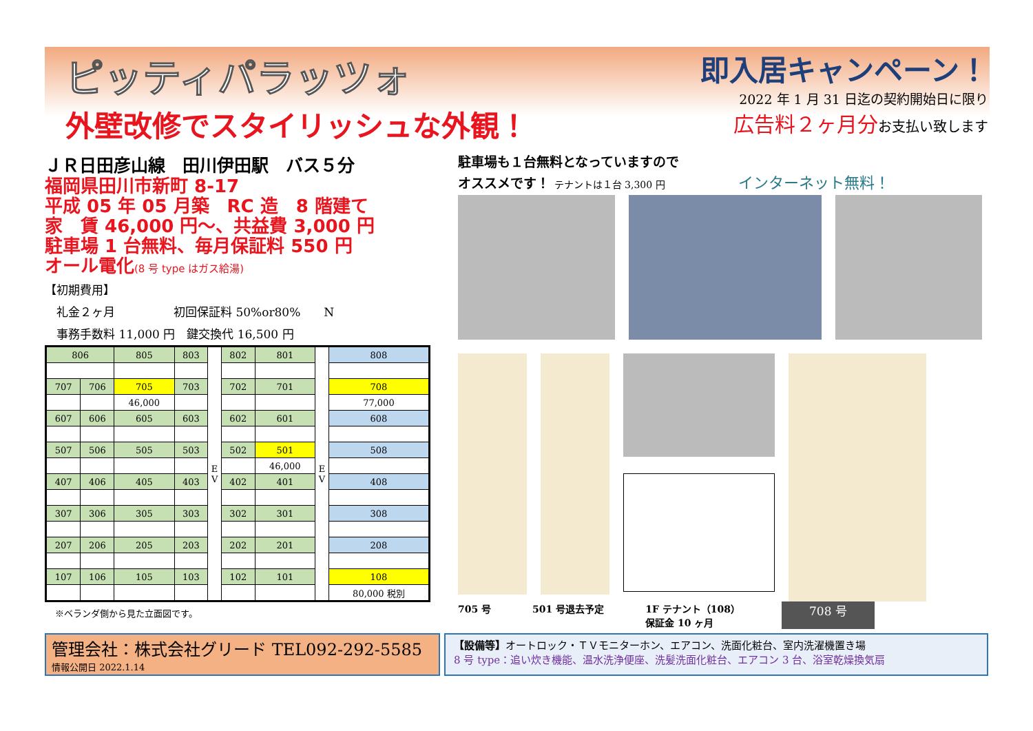ピッティパラッツォ
外壁改修でスタイリッシュな外観！
即入居キャンペーン！
2022 年 1 月 31 日迄の契約開始日に限り
広告料２ヶ月分お支払い致します
ＪＲ日田彦山線　田川伊田駅　バス５分
福岡県田川市新町 8-17
平成 05 年 05 月築　RC 造　8 階建て
家　賃 46,000 円～、共益費 3,000 円
駐車場 1 台無料、毎月保証料 550 円
オール電化(8 号 type はガス給湯)
【初期費用】
　礼金２ヶ月　　　　　初回保証料 50%or80%　　N
　事務手数料 11,000 円　鍵交換代 16,500 円
| 806 | | 805 | 803 | E V | 802 | 801 | E V | 808 |
| 707 | 706 | 705 | 703 | | 702 | 701 | | 708 |
| | | 46,000 | | | | | | 77,000 |
| 607 | 606 | 605 | 603 | | 602 | 601 | | 608 |
| 507 | 506 | 505 | 503 | | 502 | 501 | | 508 |
| | | | | | | 46,000 | | |
| 407 | 406 | 405 | 403 | | 402 | 401 | | 408 |
| 307 | 306 | 305 | 303 | | 302 | 301 | | 308 |
| 207 | 206 | 205 | 203 | | 202 | 201 | | 208 |
| 107 | 106 | 105 | 103 | | 102 | 101 | | 108 |
| | | | | | | | | 80,000 税別 |
※ベランダ側から見た立面図です。
駐車場も１台無料となっていますので
オススメです！ テナントは１台 3,300 円 インターネット無料！
705 号 501 号退去予定 1F テナント（108）
保証金 10 ヶ月 708 号
管理会社：株式会社グリード TEL092-292-5585
情報公開日 2022.1.14
【設備等】オートロック・ＴＶモニターホン、エアコン、洗面化粧台、室内洗濯機置き場
8 号 type：追い炊き機能、温水洗浄便座、洗髪洗面化粧台、エアコン 3 台、浴室乾燥換気扇